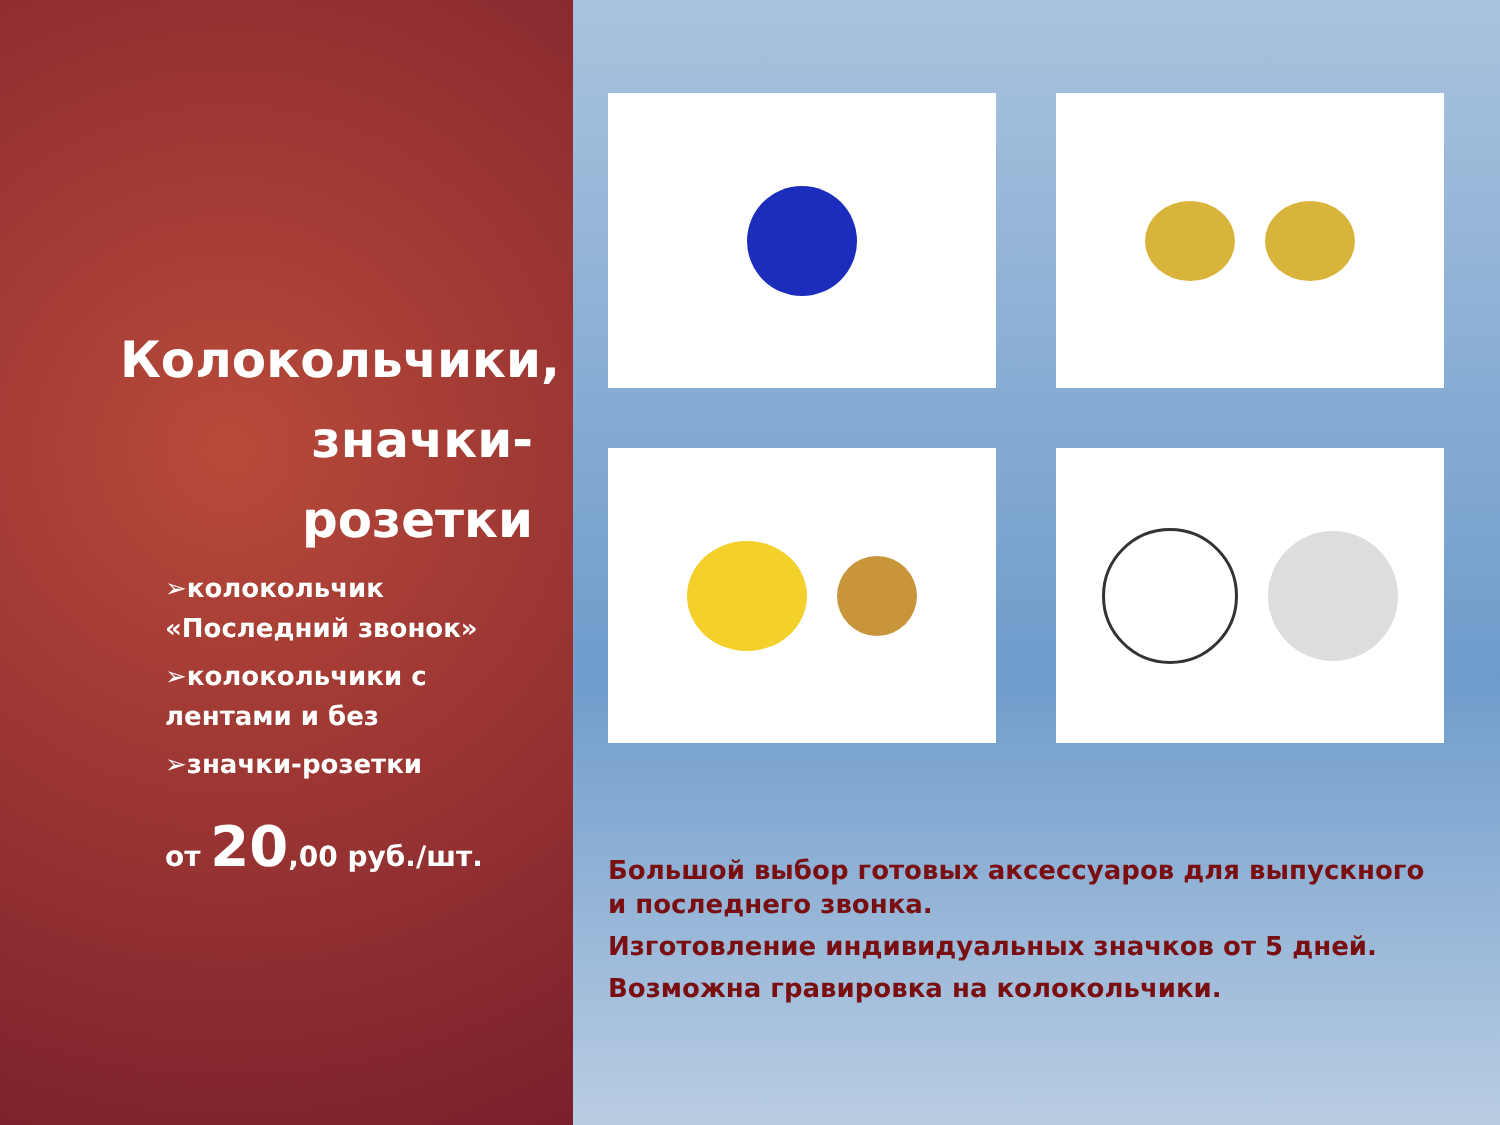Колокольчики, значки-розетки
➢колокольчик «Последний звонок»
➢колокольчики с лентами и без
➢значки-розетки
от 20,00 руб./шт.
Большой выбор готовых аксессуаров для выпускного и последнего звонка.
Изготовление индивидуальных значков от 5 дней.
Возможна гравировка на колокольчики.